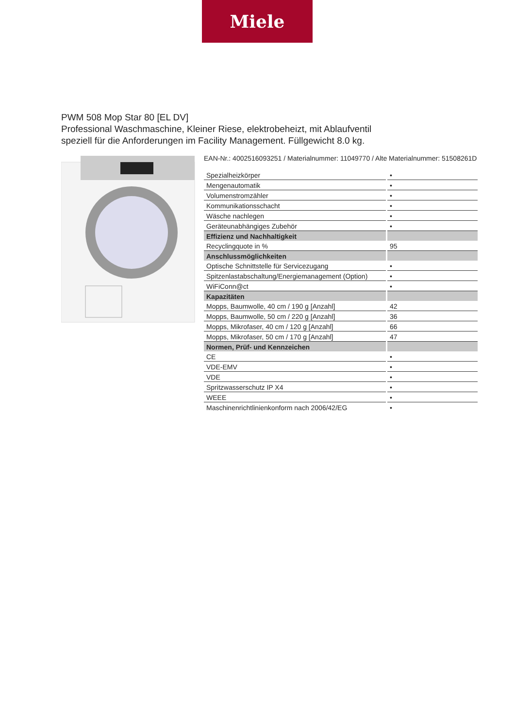Miele
PWM 508 Mop Star 80 [EL DV]
Professional Waschmaschine, Kleiner Riese, elektrobeheizt, mit Ablaufventil
speziell für die Anforderungen im Facility Management. Füllgewicht 8.0 kg.
EAN-Nr.: 4002516093251 / Materialnummer: 11049770 / Alte Materialnummer: 51508261D
| Spezialheizkörper | • |
| Mengenautomatik | • |
| Volumenstromzähler | • |
| Kommunikationsschacht | • |
| Wäsche nachlegen | • |
| Geräteunabhängiges Zubehör | • |
| Effizienz und Nachhaltigkeit | |
| Recyclingquote in % | 95 |
| Anschlussmöglichkeiten | |
| Optische Schnittstelle für Servicezugang | • |
| Spitzenlastabschaltung/Energiemanagement (Option) | • |
| WiFiConn@ct | • |
| Kapazitäten | |
| Mopps, Baumwolle, 40 cm / 190 g [Anzahl] | 42 |
| Mopps, Baumwolle, 50 cm / 220 g [Anzahl] | 36 |
| Mopps, Mikrofaser, 40 cm / 120 g [Anzahl] | 66 |
| Mopps, Mikrofaser, 50 cm / 170 g [Anzahl] | 47 |
| Normen, Prüf- und Kennzeichen | |
| CE | • |
| VDE-EMV | • |
| VDE | • |
| Spritzwasserschutz IP X4 | • |
| WEEE | • |
| Maschinenrichtlinienkonform nach 2006/42/EG | • |